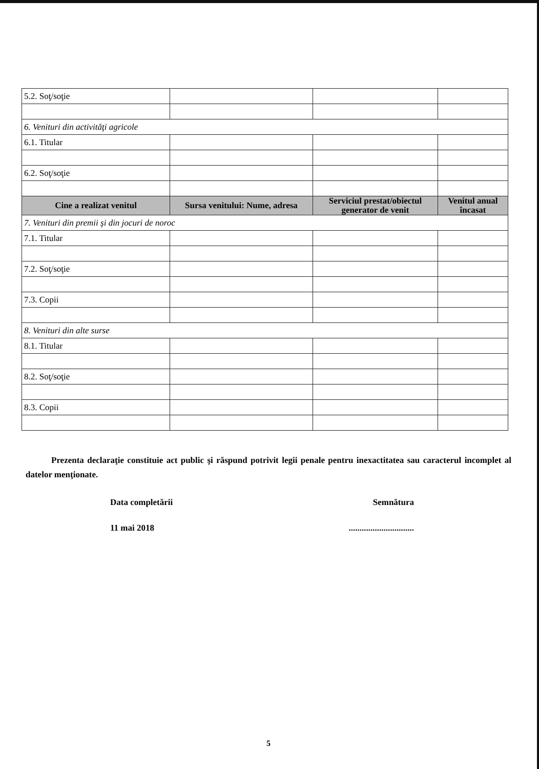| 5.2. Soţ/soţie | | | |
| 6. Venituri din activităţi agricole | | | |
| 6.1. Titular | | | |
| 6.2. Soţ/soţie | | | |
| Cine a realizat venitul | Sursa venitului: Nume, adresa | Serviciul prestat/obiectul generator de venit | Venitul anual încasat |
| 7. Venituri din premii şi din jocuri de noroc | | | |
| 7.1. Titular | | | |
| 7.2. Soţ/soţie | | | |
| 7.3. Copii | | | |
| 8. Venituri din alte surse | | | |
| 8.1. Titular | | | |
| 8.2. Soţ/soţie | | | |
| 8.3. Copii | | | |
Prezenta declaraţie constituie act public şi răspund potrivit legii penale pentru inexactitatea sau caracterul incomplet al datelor menţionate.
Data completării Semnătura
11 mai 2018..............................
5